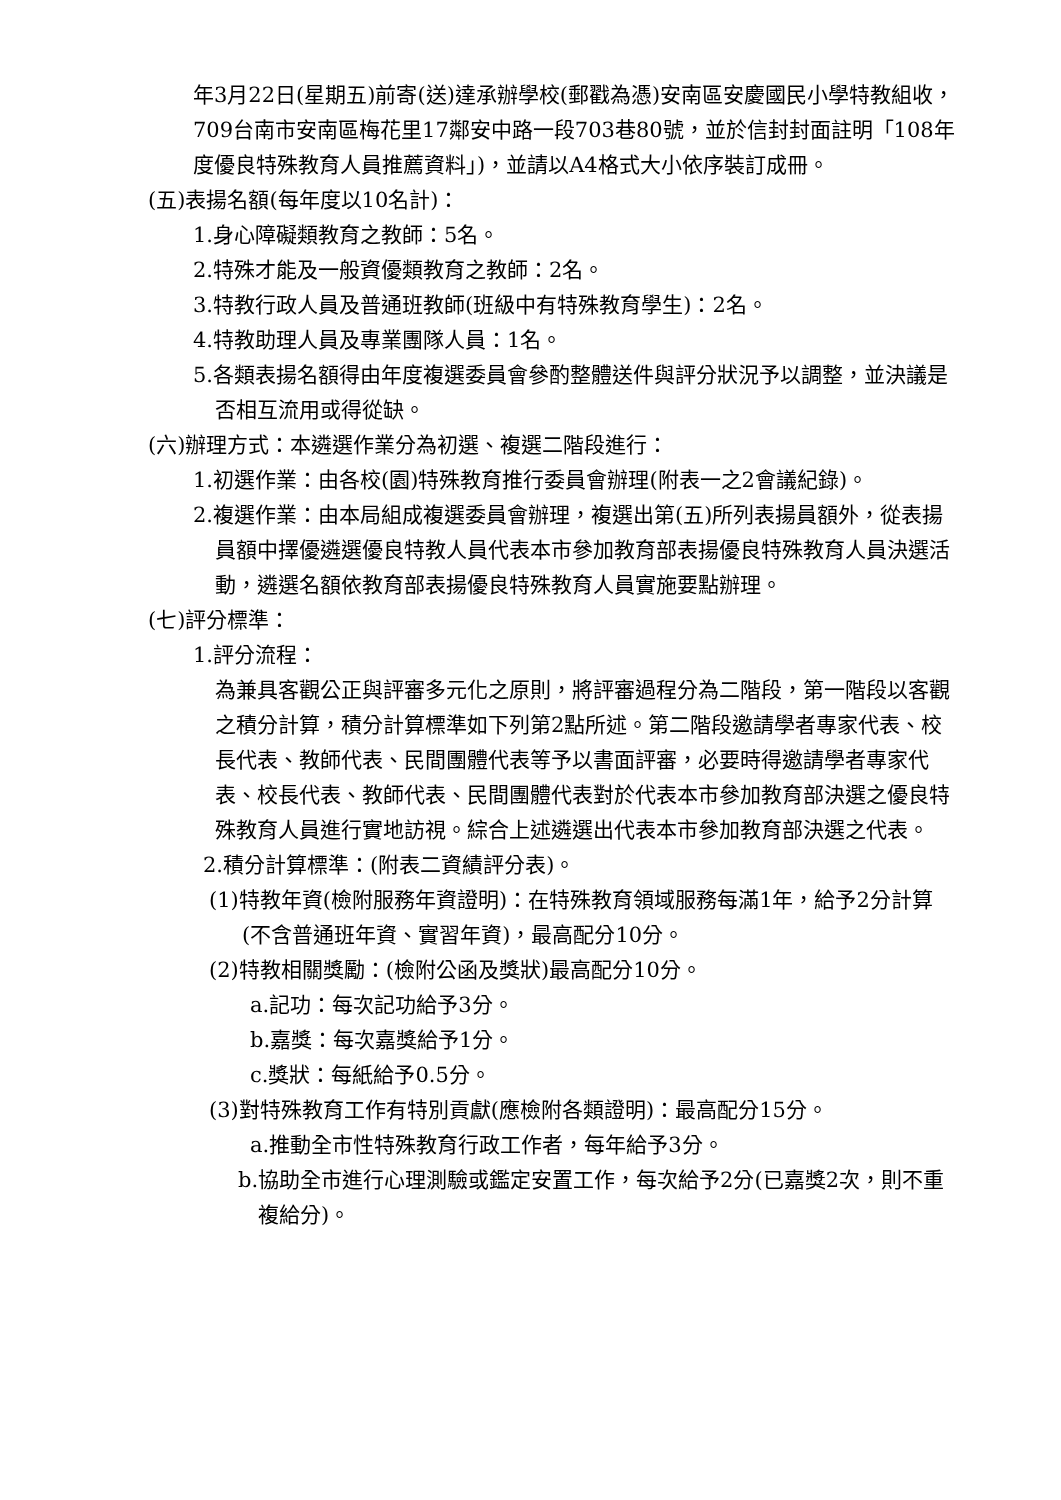年3月22日(星期五)前寄(送)達承辦學校(郵戳為憑)安南區安慶國民小學特教組收，709台南市安南區梅花里17鄰安中路一段703巷80號，並於信封封面註明「108年度優良特殊教育人員推薦資料」)，並請以A4格式大小依序裝訂成冊。
(五)表揚名額(每年度以10名計)：
1.身心障礙類教育之教師：5名。
2.特殊才能及一般資優類教育之教師：2名。
3.特教行政人員及普通班教師(班級中有特殊教育學生)：2名。
4.特教助理人員及專業團隊人員：1名。
5.各類表揚名額得由年度複選委員會參酌整體送件與評分狀況予以調整，並決議是否相互流用或得從缺。
(六)辦理方式：本遴選作業分為初選、複選二階段進行：
1.初選作業：由各校(園)特殊教育推行委員會辦理(附表一之2會議紀錄)。
2.複選作業：由本局組成複選委員會辦理，複選出第(五)所列表揚員額外，從表揚員額中擇優遴選優良特教人員代表本市參加教育部表揚優良特殊教育人員決選活動，遴選名額依教育部表揚優良特殊教育人員實施要點辦理。
(七)評分標準：
1.評分流程：
為兼具客觀公正與評審多元化之原則，將評審過程分為二階段，第一階段以客觀之積分計算，積分計算標準如下列第2點所述。第二階段邀請學者專家代表、校長代表、教師代表、民間團體代表等予以書面評審，必要時得邀請學者專家代表、校長代表、教師代表、民間團體代表對於代表本市參加教育部決選之優良特殊教育人員進行實地訪視。綜合上述遴選出代表本市參加教育部決選之代表。
2.積分計算標準：(附表二資績評分表)。
(1)特教年資(檢附服務年資證明)：在特殊教育領域服務每滿1年，給予2分計算(不含普通班年資、實習年資)，最高配分10分。
(2)特教相關獎勵：(檢附公函及獎狀)最高配分10分。
a.記功：每次記功給予3分。
b.嘉獎：每次嘉獎給予1分。
c.獎狀：每紙給予0.5分。
(3)對特殊教育工作有特別貢獻(應檢附各類證明)：最高配分15分。
a.推動全市性特殊教育行政工作者，每年給予3分。
b.協助全市進行心理測驗或鑑定安置工作，每次給予2分(已嘉獎2次，則不重複給分)。